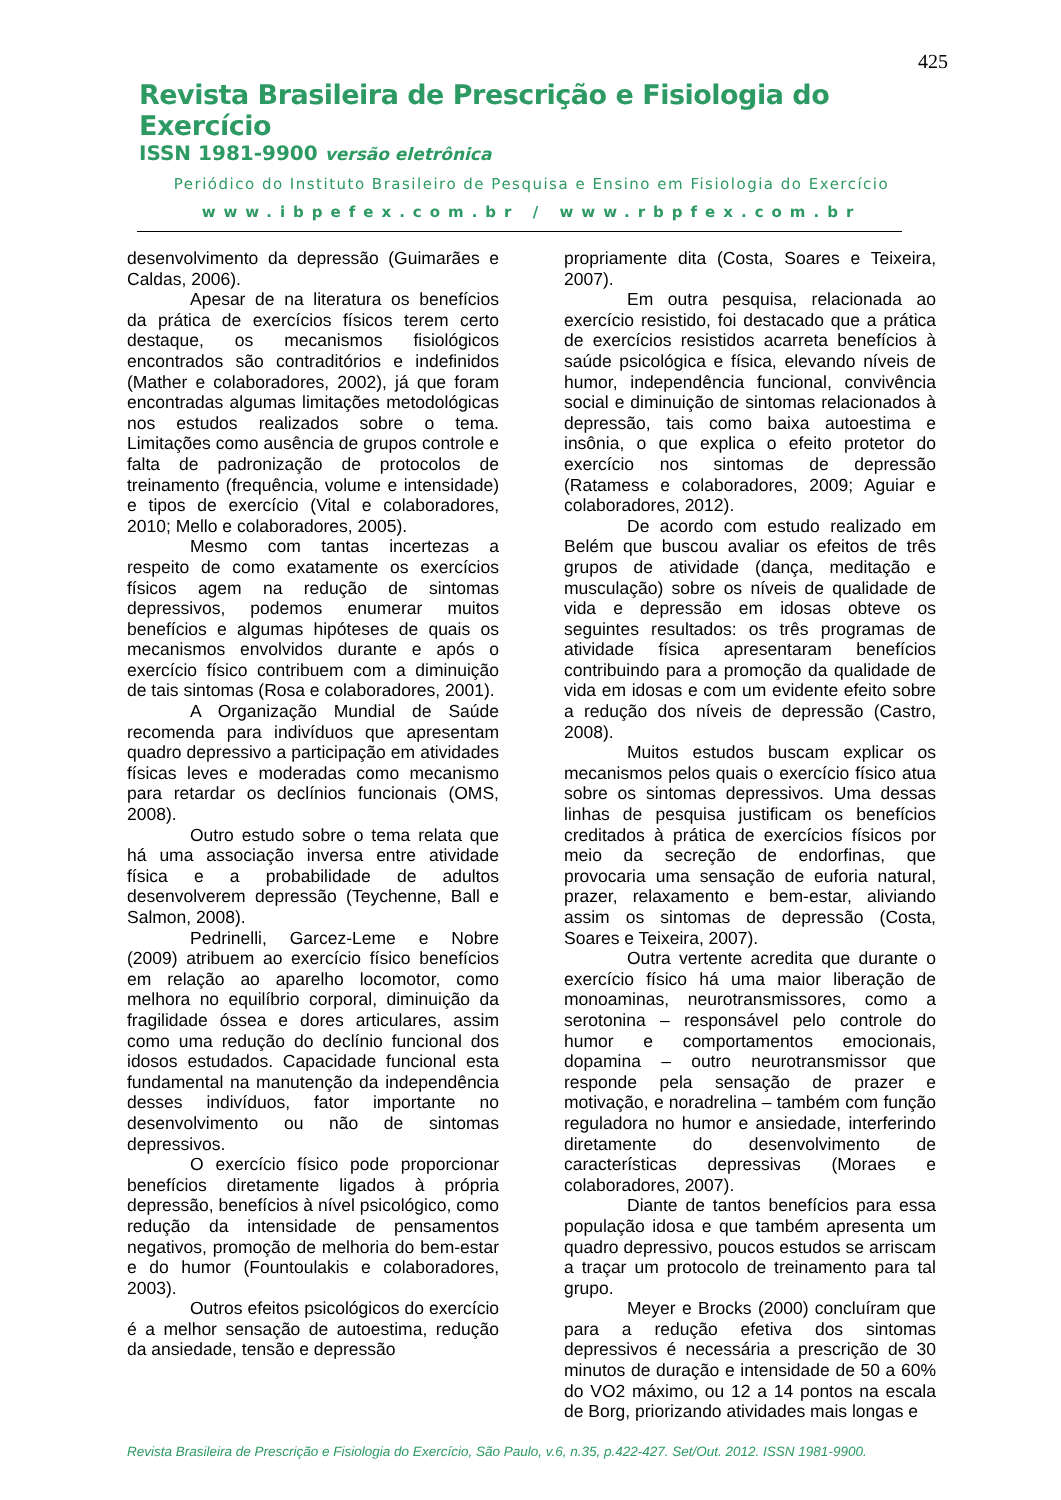425
Revista Brasileira de Prescrição e Fisiologia do Exercício
ISSN 1981-9900 versão eletrônica
Periódico do Instituto Brasileiro de Pesquisa e Ensino em Fisiologia do Exercício
www.ibpefex.com.br / www.rbpfex.com.br
desenvolvimento da depressão (Guimarães e Caldas, 2006).
Apesar de na literatura os benefícios da prática de exercícios físicos terem certo destaque, os mecanismos fisiológicos encontrados são contraditórios e indefinidos (Mather e colaboradores, 2002), já que foram encontradas algumas limitações metodológicas nos estudos realizados sobre o tema. Limitações como ausência de grupos controle e falta de padronização de protocolos de treinamento (frequência, volume e intensidade) e tipos de exercício (Vital e colaboradores, 2010; Mello e colaboradores, 2005).
Mesmo com tantas incertezas a respeito de como exatamente os exercícios físicos agem na redução de sintomas depressivos, podemos enumerar muitos benefícios e algumas hipóteses de quais os mecanismos envolvidos durante e após o exercício físico contribuem com a diminuição de tais sintomas (Rosa e colaboradores, 2001).
A Organização Mundial de Saúde recomenda para indivíduos que apresentam quadro depressivo a participação em atividades físicas leves e moderadas como mecanismo para retardar os declínios funcionais (OMS, 2008).
Outro estudo sobre o tema relata que há uma associação inversa entre atividade física e a probabilidade de adultos desenvolverem depressão (Teychenne, Ball e Salmon, 2008).
Pedrinelli, Garcez-Leme e Nobre (2009) atribuem ao exercício físico benefícios em relação ao aparelho locomotor, como melhora no equilíbrio corporal, diminuição da fragilidade óssea e dores articulares, assim como uma redução do declínio funcional dos idosos estudados. Capacidade funcional esta fundamental na manutenção da independência desses indivíduos, fator importante no desenvolvimento ou não de sintomas depressivos.
O exercício físico pode proporcionar benefícios diretamente ligados à própria depressão, benefícios à nível psicológico, como redução da intensidade de pensamentos negativos, promoção de melhoria do bem-estar e do humor (Fountoulakis e colaboradores, 2003).
Outros efeitos psicológicos do exercício é a melhor sensação de autoestima, redução da ansiedade, tensão e depressão
propriamente dita (Costa, Soares e Teixeira, 2007).
Em outra pesquisa, relacionada ao exercício resistido, foi destacado que a prática de exercícios resistidos acarreta benefícios à saúde psicológica e física, elevando níveis de humor, independência funcional, convivência social e diminuição de sintomas relacionados à depressão, tais como baixa autoestima e insônia, o que explica o efeito protetor do exercício nos sintomas de depressão (Ratamess e colaboradores, 2009; Aguiar e colaboradores, 2012).
De acordo com estudo realizado em Belém que buscou avaliar os efeitos de três grupos de atividade (dança, meditação e musculação) sobre os níveis de qualidade de vida e depressão em idosas obteve os seguintes resultados: os três programas de atividade física apresentaram benefícios contribuindo para a promoção da qualidade de vida em idosas e com um evidente efeito sobre a redução dos níveis de depressão (Castro, 2008).
Muitos estudos buscam explicar os mecanismos pelos quais o exercício físico atua sobre os sintomas depressivos. Uma dessas linhas de pesquisa justificam os benefícios creditados à prática de exercícios físicos por meio da secreção de endorfinas, que provocaria uma sensação de euforia natural, prazer, relaxamento e bem-estar, aliviando assim os sintomas de depressão (Costa, Soares e Teixeira, 2007).
Outra vertente acredita que durante o exercício físico há uma maior liberação de monoaminas, neurotransmissores, como a serotonina – responsável pelo controle do humor e comportamentos emocionais, dopamina – outro neurotransmissor que responde pela sensação de prazer e motivação, e noradrelina – também com função reguladora no humor e ansiedade, interferindo diretamente do desenvolvimento de características depressivas (Moraes e colaboradores, 2007).
Diante de tantos benefícios para essa população idosa e que também apresenta um quadro depressivo, poucos estudos se arriscam a traçar um protocolo de treinamento para tal grupo.
Meyer e Brocks (2000) concluíram que para a redução efetiva dos sintomas depressivos é necessária a prescrição de 30 minutos de duração e intensidade de 50 a 60% do VO2 máximo, ou 12 a 14 pontos na escala de Borg, priorizando atividades mais longas e
Revista Brasileira de Prescrição e Fisiologia do Exercício, São Paulo, v.6, n.35, p.422-427. Set/Out. 2012. ISSN 1981-9900.